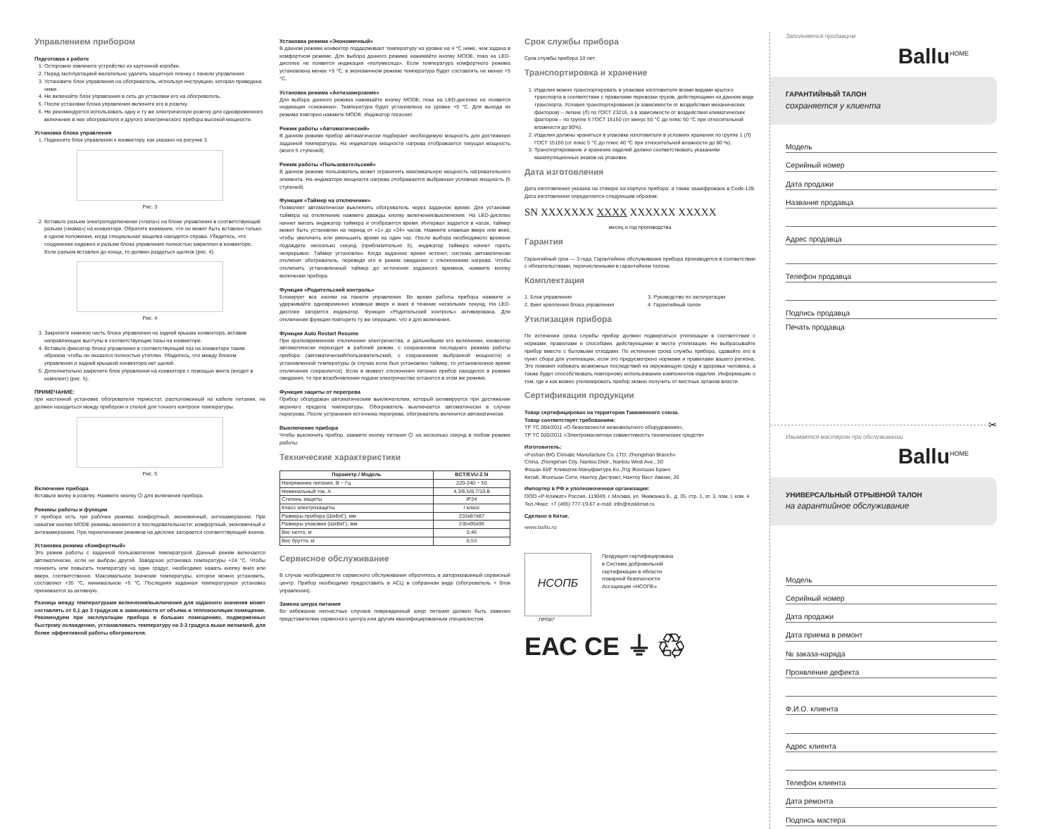Управлением прибором
Подготовка к работе
1. Осторожно извлеките устройство из картонной коробки.
2. Перед эксплуатацией желательно удалить защитную пленку с панели управления.
3. Установите блок управления на обогреватель, используя инструкцию, которая приведена ниже.
4. Не включайте блок управления в сеть до установки его на обогреватель.
5. После установки блока управления включите его в розетку.
6. Не рекомендуется использовать одну и ту же электрическую розетку для одновременного включения в нее обогревателя и другого электрического прибора высокой мощности.
Установка блока управления
1. Поднесите блок управления к конвектору, как указано на рисунке 3.
Рис. 3
2. Вставьте разъем электроподключения («папа») на блоке управления в соответствующий разъем («мама») на конвекторе. Обратите внимание, что он может быть вставлен только в одном положении, когда специальная защелка находится справа. Убедитесь, что соединение надежно и разъем блока управления полностью закреплен в конвекторе. Если разъем вставлен до конца, то должен раздаться щелчок (рис. 4).
Рис. 4
3. Закрепите нижнюю часть блока управления на задней крышке конвектора, вставив направляющие выступы в соответствующие пазы на конвекторе.
4. Вставьте фиксатор блока управления в соответствующий паз на конвекторе таким образом, чтобы он оказался полностью утоплен. Убедитесь, что между блоком управления и задней крышкой конвектора нет щелей.
5. Дополнительно закрепите блок управления на конвекторе с помощью винта (входит в комплект) (рис. 5).
ПРИМЕЧАНИЕ:
при настенной установке обогревателя термостат, расположенный на кабеле питания, не должен находиться между прибором и стеной для точного контроля температуры.
Рис. 5
Включение прибора
Вставьте вилку в розетку. Нажмите кнопку ⏻ для включения прибора.
Режимы работы и функции
У прибора есть три рабочих режима: комфортный, экономичный, антизамерзание. При нажатии кнопки MODE режимы меняются в последовательности: комфортный, экономичный и антизамерзание. При переключении режимов на дисплее загорается соответствующий значок.
Установка режима «Комфортный»
Это режим работы с заданной пользователем температурой. Данный режим включается автоматически, если не выбран другой. Заводская установка температуры +24 °С. Чтобы понизить или повысить температуру на один градус, необходимо нажать кнопку вниз или вверх, соответственно. Максимальное значение температуры, которое можно установить, составляет +35 °С, минимальное +5 °С. Последняя заданная температурная установка принимается за активную.
Разница между температурами включения/выключения для заданного значения может составлять от 0,1 до 3 градусов в зависимости от объема и теплоизоляции помещения. Рекомендуем при эксплуатации прибора в больших помещениях, подверженных быстрому охлаждению, устанавливать температуру на 2-3 градуса выше желаемой, для более эффективной работы обогревателя.
Установка режима «Экономичный»
В данном режиме конвектор поддерживает температуру на уровне на 4 °С ниже, чем задана в комфортном режиме. Для выбора данного режима нажимайте кнопку MODE, пока на LED-дисплее не появится индикация «полумесяца». Если температура комфортного режима установлена менее +9 °С, в экономичном режиме температура будет составлять не менее +5 °С.
Установка режима «Антизамерзание»
Для выбора данного режима нажимайте кнопку MODE, пока на LED-дисплее не появится индикация «снежинки». Температура будет установлена на уровне +5 °С. Для выхода из режима повторно нажмите MODE. Индикатор погаснет.
Режим работы «Автоматический»
В данном режиме прибор автоматически подбирает необходимую мощность для достижения заданной температуры. На индикаторе мощности нагрева отображается текущая мощность (всего 5 ступеней).
Режим работы «Пользовательский»
В данном режиме пользователь может ограничить максимальную мощность нагревательного элемента. На индикаторе мощности нагрева отображается выбранная условная мощность (5 ступеней).
Функция «Таймер на отключение»
Позволяет автоматически выключить обогреватель через заданное время. Для установки таймера на отключение нажмите дважды кнопку включения/выключения. На LED-дисплее начнет мигать индикатор таймера и отобразится время. Интервал задается в часах, таймер может быть установлен на период от «1» до «24» часов. Нажмите клавиши вверх или вниз, чтобы увеличить или уменьшить время на один час. После выбора необходимого времени подождите несколько секунд (приблизительно 5), индикатор таймера начнет гореть непрерывно. Таймер установлен. Когда заданное время истечет, система автоматически отключит обогреватель, переведя его в режим ожидания с отключением нагрева. Чтобы отключить установленный таймер до истечения заданного времени, нажмите кнопку включения прибора.
Функция «Родительский контроль»
Блокирует все кнопки на панели управления. Во время работы прибора нажмите и удерживайте одновременно клавиши вверх и вниз в течение нескольких секунд. На LED-дисплее загорится индикатор. Функция «Родительский контроль» активирована. Для отключения функции повторите ту же операцию, что и для включения.
Функция Auto Restart Resume
При кратковременном отключении электричества, и дальнейшим его включении, конвектор автоматически переходит в рабочий режим, с сохранением последнего режима работы прибора (автоматический/пользовательский, с сохранением выбранной мощности) и установленной температуры (в случае если был установлен таймер, то установленное время отключения сохраняется). Если в момент отключения питания прибор находился в режиме ожидания, то при возобновлении подачи электричества останется в этом же режиме.
Функция защиты от перегрева
Прибор оборудован автоматическим выключателем, который активируется при достижении верхнего предела температуры. Обогреватель выключается автоматически в случае перегрева. После устранения источника перегрева, обогреватель включится автоматически.
Выключение прибора
Чтобы выключить прибор, зажмите кнопку питания ⏻ на несколько секунд в любом режиме работы.
Технические характеристики
| Параметр / Модель | BCT/EVU-2.5I |
| --- | --- |
| Напряжение питания, В ~ Гц | 220-240 ~ 50 |
| Номинальный ток, А | 4,3/6,5/8,7/10,8 |
| Степень защиты | IP24 |
| Класс электрозащиты | I класс |
| Размеры прибора (ШхВхГ), мм | 233х87х87 |
| Размеры упаковки (ШхВхГ), мм | 235х95х95 |
| Вес нетто, кг | 0,46 |
| Вес брутто, кг | 0,53 |
Сервисное обслуживание
В случае необходимости сервисного обслуживания обратитесь в авторизованный сервисный центр. Прибор необходимо предоставить в АСЦ в собранном виде (обогреватель + блок управления).
Замена шнура питания
Во избежание несчастных случаев поврежденный шнур питания должен быть заменен представителем сервисного центра или другим квалифицированным специалистом.
Срок службы прибора
Срок службы прибора 10 лет.
Транспортировка и хранение
1. Изделия можно транспортировать в упаковке изготовителя всеми видами крытого транспорта в соответствии с правилами перевозки грузов, действующими на данном виде транспорта. Условия транспортирования (в зависимости от воздействия механических факторов) – легкие (Л) по ГОСТ 23216, а в зависимости от воздействия климатических факторов – по группе 5 ГОСТ 15150 (от минус 50 °С до плюс 50 °С при относительной влажности до 80%).
2. Изделия должны храниться в упаковке изготовителя в условиях хранения по группе 1 (Л) ГОСТ 15150 (от плюс 5 °С до плюс 40 °С при относительной влажности до 80 %).
3. Транспортирование и хранение изделий должно соответствовать указаниям манипуляционных знаков на упаковке.
Дата изготовления
Дата изготовления указана на стикере на корпусе прибора, а также зашифрована в Code-128. Дата изготовления определяется следующим образом:
SN XXXXXXX XXXX XXXXXX XXXXX
месяц и год производства
Гарантия
Гарантийный срок — 3 года. Гарантийное обслуживание прибора производится в соответствии с обязательствами, перечисленными в гарантийном талоне.
Комплектация
1. Блок управления
2. Винт крепления блока управления
3. Руководство по эксплуатации
4. Гарантийный талон
Утилизация прибора
По истечении срока службы прибор должен подвергаться утилизации в соответствии с нормами, правилами и способами, действующими в месте утилизации. Не выбрасывайте прибор вместе с бытовыми отходами. По истечении срока службы прибора, сдавайте его в пункт сбора для утилизации, если это предусмотрено нормами и правилами вашего региона. Это поможет избежать возможных последствий на окружающую среду и здоровье человека, а также будет способствовать повторному использованию компонентов изделия. Информацию о том, где и как можно утилизировать прибор можно получить от местных органов власти.
Сертификация продукции
Товар сертифицирован на территории Таможенного союза.
Товар соответствует требованиям:
ТР ТС 004/2011 «О безопасности низковольтного оборудования»,
ТР ТС 020/2011 «Электромагнитная совместимость технических средств»
Изготовитель:
«Foshan BIG Climatic Manufacture Co. LTD, Zhongshan Branch»
China, Zhongshan City, Nantou Distr., Nantou West Ave., 20
Фошан БИГ Климатик Мануфактуре Ко.,Лтд Жонгшан Бранч
Китай, Жонгшан Сити, Нантоу Дистрикт, Нантоу Вест Авеню, 20
Импортер в РФ и уполномоченная организация:
ООО «Р-Климат» Россия, 119049, г. Москва, ул. Якиманка Б., д. 35, стр. 1, эт. 3, пом. I, ком. 4
Тел./Факс: +7 (495) 777-19-67 e-mail: info@rusklimat.ru
Сделано в Китае.
www.ballu.ru
НСОПБ
Продукция сертифицирована
в Системе добровольной
сертификации в области
пожарной безопасности
Ассоциации «НСОПБ»
ПР087
ЕАС CE ⏚ ♲
Заполняется продавцом
Ballu<sup>HOME</sup>
ГАРАНТИЙНЫЙ ТАЛОН
сохраняется у клиента
Модель
Серийный номер
Дата продажи
Название продавца
Адрес продавца
Телефон продавца
Подпись продавца
Печать продавца
✂
Изымается мастером при обслуживании
Ballu<sup>HOME</sup>
УНИВЕРСАЛЬНЫЙ ОТРЫВНОЙ ТАЛОН
на гарантийное обслуживание
Модель
Серийный номер
Дата продажи
Дата приема в ремонт
№ заказа-наряда
Проявление дефекта
Ф.И.О. клиента
Адрес клиента
Телефон клиента
Дата ремонта
Подпись мастера